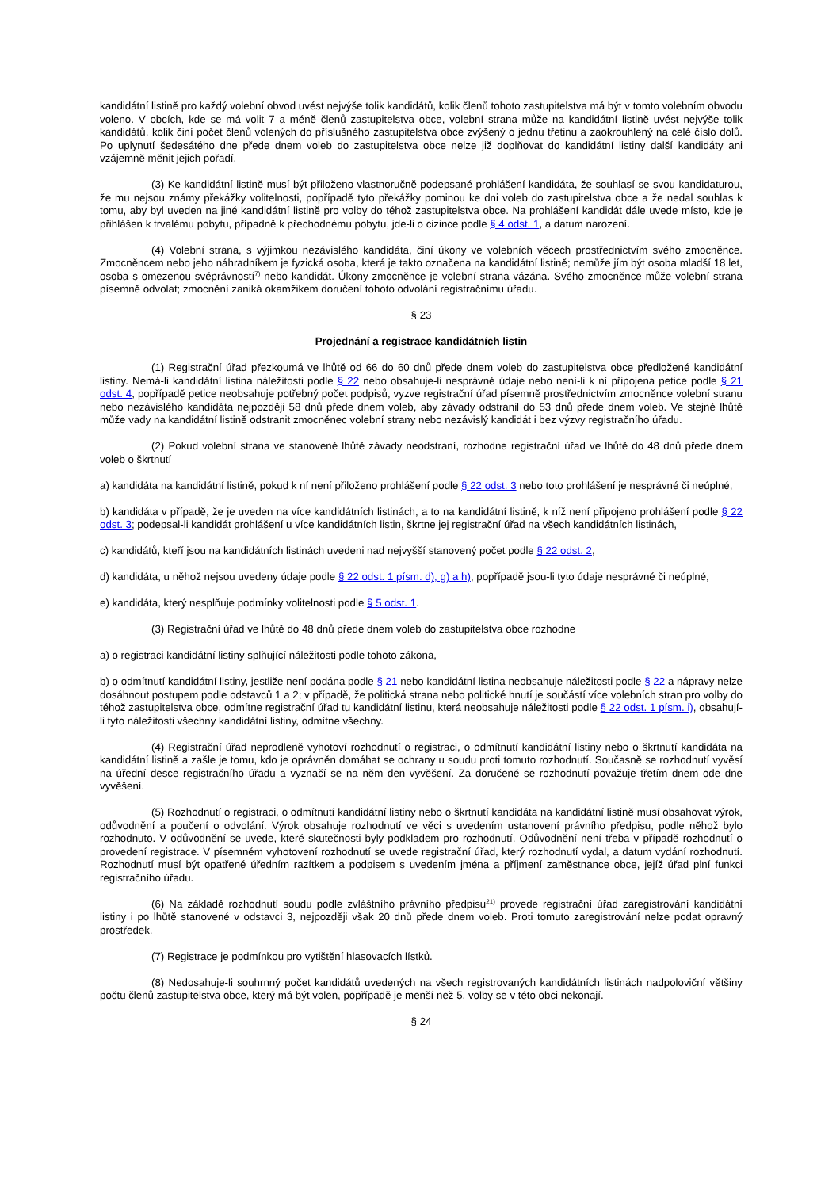kandidátní listině pro každý volební obvod uvést nejvýše tolik kandidátů, kolik členů tohoto zastupitelstva má být v tomto volebním obvodu voleno. V obcích, kde se má volit 7 a méně členů zastupitelstva obce, volební strana může na kandidátní listině uvést nejvýše tolik kandidátů, kolik činí počet členů volených do příslušného zastupitelstva obce zvýšený o jednu třetinu a zaokrouhlený na celé číslo dolů. Po uplynutí šedesátého dne přede dnem voleb do zastupitelstva obce nelze již doplňovat do kandidátní listiny další kandidáty ani vzájemně měnit jejich pořadí.
(3) Ke kandidátní listině musí být přiloženo vlastnoručně podepsané prohlášení kandidáta, že souhlasí se svou kandidaturou, že mu nejsou známy překážky volitelnosti, popřípadě tyto překážky pominou ke dni voleb do zastupitelstva obce a že nedal souhlas k tomu, aby byl uveden na jiné kandidátní listině pro volby do téhož zastupitelstva obce. Na prohlášení kandidát dále uvede místo, kde je přihlášen k trvalému pobytu, případně k přechodnému pobytu, jde-li o cizince podle § 4 odst. 1, a datum narození.
(4) Volební strana, s výjimkou nezávislého kandidáta, činí úkony ve volebních věcech prostřednictvím svého zmocněnce. Zmocněncem nebo jeho náhradníkem je fyzická osoba, která je takto označena na kandidátní listině; nemůže jím být osoba mladší 18 let, osoba s omezenou svéprávností<sup>7)</sup> nebo kandidát. Úkony zmocněnce je volební strana vázána. Svého zmocněnce může volební strana písemně odvolat; zmocnění zaniká okamžikem doručení tohoto odvolání registračnímu úřadu.
§ 23
Projednání a registrace kandidátních listin
(1) Registrační úřad přezkoumá ve lhůtě od 66 do 60 dnů přede dnem voleb do zastupitelstva obce předložené kandidátní listiny. Nemá-li kandidátní listina náležitosti podle § 22 nebo obsahuje-li nesprávné údaje nebo není-li k ní připojena petice podle § 21 odst. 4, popřípadě petice neobsahuje potřebný počet podpisů, vyzve registrační úřad písemně prostřednictvím zmocněnce volební stranu nebo nezávislého kandidáta nejpozději 58 dnů přede dnem voleb, aby závady odstranil do 53 dnů přede dnem voleb. Ve stejné lhůtě může vady na kandidátní listině odstranit zmocněnec volební strany nebo nezávislý kandidát i bez výzvy registračního úřadu.
(2) Pokud volební strana ve stanovené lhůtě závady neodstraní, rozhodne registrační úřad ve lhůtě do 48 dnů přede dnem voleb o škrtnutí
a) kandidáta na kandidátní listině, pokud k ní není přiloženo prohlášení podle § 22 odst. 3 nebo toto prohlášení je nesprávné či neúplné,
b) kandidáta v případě, že je uveden na více kandidátních listinách, a to na kandidátní listině, k níž není připojeno prohlášení podle § 22 odst. 3; podepsal-li kandidát prohlášení u více kandidátních listin, škrtne jej registrační úřad na všech kandidátních listinách,
c) kandidátů, kteří jsou na kandidátních listinách uvedeni nad nejvyšší stanovený počet podle § 22 odst. 2,
d) kandidáta, u něhož nejsou uvedeny údaje podle § 22 odst. 1 písm. d), g) a h), popřípadě jsou-li tyto údaje nesprávné či neúplné,
e) kandidáta, který nesplňuje podmínky volitelnosti podle § 5 odst. 1.
(3) Registrační úřad ve lhůtě do 48 dnů přede dnem voleb do zastupitelstva obce rozhodne
a) o registraci kandidátní listiny splňující náležitosti podle tohoto zákona,
b) o odmítnutí kandidátní listiny, jestliže není podána podle § 21 nebo kandidátní listina neobsahuje náležitosti podle § 22 a nápravy nelze dosáhnout postupem podle odstavců 1 a 2; v případě, že politická strana nebo politické hnutí je součástí více volebních stran pro volby do téhož zastupitelstva obce, odmítne registrační úřad tu kandidátní listinu, která neobsahuje náležitosti podle § 22 odst. 1 písm. i), obsahují-li tyto náležitosti všechny kandidátní listiny, odmítne všechny.
(4) Registrační úřad neprodleně vyhotoví rozhodnutí o registraci, o odmítnutí kandidátní listiny nebo o škrtnutí kandidáta na kandidátní listině a zašle je tomu, kdo je oprávněn domáhat se ochrany u soudu proti tomuto rozhodnutí. Současně se rozhodnutí vyvěsí na úřední desce registračního úřadu a vyznačí se na něm den vyvěšení. Za doručené se rozhodnutí považuje třetím dnem ode dne vyvěšení.
(5) Rozhodnutí o registraci, o odmítnutí kandidátní listiny nebo o škrtnutí kandidáta na kandidátní listině musí obsahovat výrok, odůvodnění a poučení o odvolání. Výrok obsahuje rozhodnutí ve věci s uvedením ustanovení právního předpisu, podle něhož bylo rozhodnuto. V odůvodnění se uvede, které skutečnosti byly podkladem pro rozhodnutí. Odůvodnění není třeba v případě rozhodnutí o provedení registrace. V písemném vyhotovení rozhodnutí se uvede registrační úřad, který rozhodnutí vydal, a datum vydání rozhodnutí. Rozhodnutí musí být opatřené úředním razítkem a podpisem s uvedením jména a příjmení zaměstnance obce, jejíž úřad plní funkci registračního úřadu.
(6) Na základě rozhodnutí soudu podle zvláštního právního předpisu<sup>21)</sup> provede registrační úřad zaregistrování kandidátní listiny i po lhůtě stanovené v odstavci 3, nejpozději však 20 dnů přede dnem voleb. Proti tomuto zaregistrování nelze podat opravný prostředek.
(7) Registrace je podmínkou pro vytištění hlasovacích lístků.
(8) Nedosahuje-li souhrnný počet kandidátů uvedených na všech registrovaných kandidátních listinách nadpoloviční většiny počtu členů zastupitelstva obce, který má být volen, popřípadě je menší než 5, volby se v této obci nekonají.
§ 24